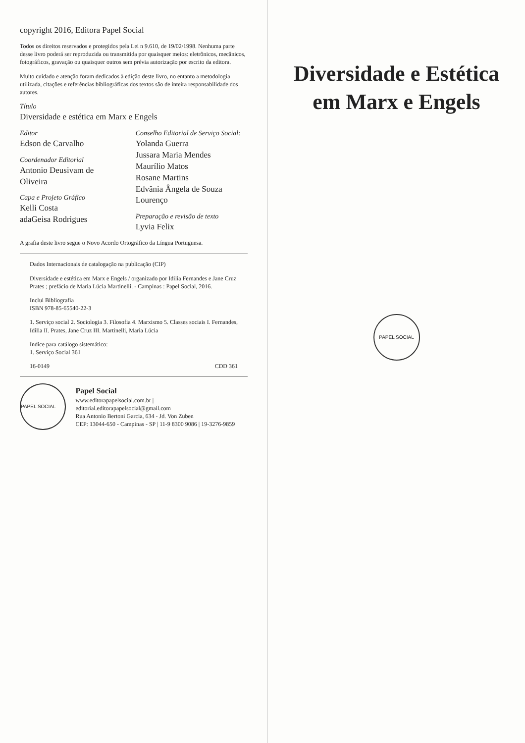copyright 2016, Editora Papel Social
Todos os direitos reservados e protegidos pela Lei n 9.610, de 19/02/1998. Nenhuma parte desse livro poderá ser reproduzida ou transmitida por quaisquer meios: eletrônicos, mecânicos, fotográficos, gravação ou quaisquer outros sem prévia autorização por escrito da editora.
Muito cuidado e atenção foram dedicados à edição deste livro, no entanto a metodologia utilizada, citações e referências bibliográficas dos textos são de inteira responsabilidade dos autores.
Título
Diversidade e estética em Marx e Engels
Editor
Edson de Carvalho
Coordenador Editorial
Antonio Deusivam de Oliveira
Capa e Projeto Gráfico
Kelli Costa
adaGeisa Rodrigues
Conselho Editorial de Serviço Social:
Yolanda Guerra
Jussara Maria Mendes
Maurílio Matos
Rosane Martins
Edvânia Ângela de Souza Lourenço
Preparação e revisão de texto
Lyvia Felix
A grafia deste livro segue o Novo Acordo Ortográfico da Língua Portuguesa.
Dados Internacionais de catalogação na publicação (CIP)
Diversidade e estética em Marx e Engels / organizado por Idilia Fernandes e Jane Cruz Prates ; prefácio de Maria Lúcia Martinelli. - Campinas : Papel Social, 2016.
Inclui Bibliografia
ISBN 978-85-65540-22-3
1. Serviço social 2. Sociologia 3. Filosofia 4. Marxismo 5. Classes sociais I. Fernandes, Idilia II. Prates, Jane Cruz III. Martinelli, Maria Lúcia
Indice para catálogo sistemático:
1. Serviço Social 361
16-0149 CDD 361
PAPEL SOCIAL
Papel Social
www.editorapapelsocial.com.br | editorial.editorapapelsocial@gmail.com
Rua Antonio Bertoni Garcia, 634 - Jd. Von Zuben
CEP: 13044-650 - Campinas - SP | 11-9 8300 9086 | 19-3276-9859
Diversidade e Estética
em Marx e Engels
PAPEL SOCIAL